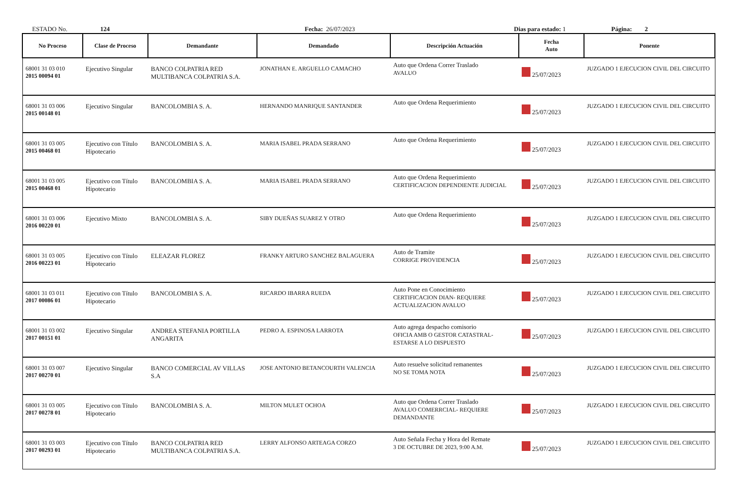ESTADO No. 124 Fecha: 26/07/2023 Dias para estado: 1 Página: 2
| No Proceso | Clase de Proceso | Demandante | Demandado | Descripción Actuación | Fecha Auto | Ponente |
| --- | --- | --- | --- | --- | --- | --- |
| 68001 31 03 010 2015 00094 01 | Ejecutivo Singular | BANCO COLPATRIA RED MULTIBANCA COLPATRIA S.A. | JONATHAN E. ARGUELLO CAMACHO | Auto que Ordena Correr Traslado AVALUO | 25/07/2023 | JUZGADO 1 EJECUCION CIVIL DEL CIRCUITO |
| 68001 31 03 006 2015 00148 01 | Ejecutivo Singular | BANCOLOMBIA S. A. | HERNANDO MANRIQUE SANTANDER | Auto que Ordena Requerimiento | 25/07/2023 | JUZGADO 1 EJECUCION CIVIL DEL CIRCUITO |
| 68001 31 03 005 2015 00468 01 | Ejecutivo con Título Hipotecario | BANCOLOMBIA S. A. | MARIA ISABEL PRADA SERRANO | Auto que Ordena Requerimiento | 25/07/2023 | JUZGADO 1 EJECUCION CIVIL DEL CIRCUITO |
| 68001 31 03 005 2015 00468 01 | Ejecutivo con Título Hipotecario | BANCOLOMBIA S. A. | MARIA ISABEL PRADA SERRANO | Auto que Ordena Requerimiento CERTIFICACION DEPENDIENTE JUDICIAL | 25/07/2023 | JUZGADO 1 EJECUCION CIVIL DEL CIRCUITO |
| 68001 31 03 006 2016 00220 01 | Ejecutivo Mixto | BANCOLOMBIA S. A. | SIBY DUEÑAS SUAREZ Y OTRO | Auto que Ordena Requerimiento | 25/07/2023 | JUZGADO 1 EJECUCION CIVIL DEL CIRCUITO |
| 68001 31 03 005 2016 00223 01 | Ejecutivo con Título Hipotecario | ELEAZAR FLOREZ | FRANKY ARTURO SANCHEZ BALAGUERA | Auto de Tramite CORRIGE PROVIDENCIA | 25/07/2023 | JUZGADO 1 EJECUCION CIVIL DEL CIRCUITO |
| 68001 31 03 011 2017 00086 01 | Ejecutivo con Título Hipotecario | BANCOLOMBIA S. A. | RICARDO IBARRA RUEDA | Auto Pone en Conocimiento CERTIFICACION DIAN- REQUIERE ACTUALIZACION AVALUO | 25/07/2023 | JUZGADO 1 EJECUCION CIVIL DEL CIRCUITO |
| 68001 31 03 002 2017 00151 01 | Ejecutivo Singular | ANDREA STEFANIA PORTILLA ANGARITA | PEDRO A. ESPINOSA LARROTA | Auto agrega despacho comisorio OFICIA AMB O GESTOR CATASTRAL- ESTARSE A LO DISPUESTO | 25/07/2023 | JUZGADO 1 EJECUCION CIVIL DEL CIRCUITO |
| 68001 31 03 007 2017 00270 01 | Ejecutivo Singular | BANCO COMERCIAL AV VILLAS S.A | JOSE ANTONIO BETANCOURTH VALENCIA | Auto resuelve solicitud remanentes NO SE TOMA NOTA | 25/07/2023 | JUZGADO 1 EJECUCION CIVIL DEL CIRCUITO |
| 68001 31 03 005 2017 00278 01 | Ejecutivo con Título Hipotecario | BANCOLOMBIA S. A. | MILTON MULET OCHOA | Auto que Ordena Correr Traslado AVALUO COMERRCIAL- REQUIERE DEMANDANTE | 25/07/2023 | JUZGADO 1 EJECUCION CIVIL DEL CIRCUITO |
| 68001 31 03 003 2017 00293 01 | Ejecutivo con Título Hipotecario | BANCO COLPATRIA RED MULTIBANCA COLPATRIA S.A. | LERRY ALFONSO ARTEAGA CORZO | Auto Señala Fecha y Hora del Remate 3 DE OCTUBRE DE 2023, 9:00 A.M. | 25/07/2023 | JUZGADO 1 EJECUCION CIVIL DEL CIRCUITO |